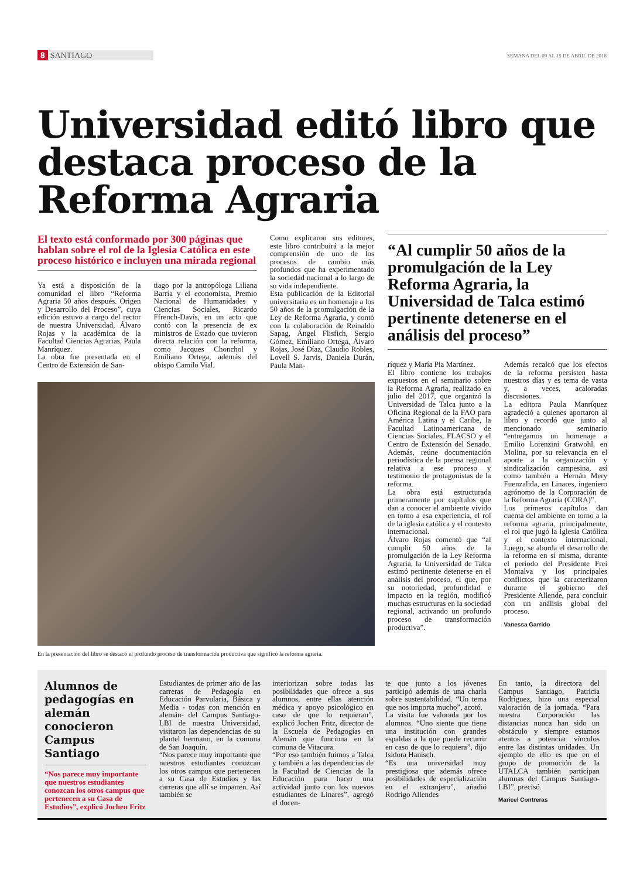8 SANTIAGO
SEMANA DEL 09 AL 15 DE ABRIL DE 2018
Universidad editó libro que destaca proceso de la Reforma Agraria
El texto está conformado por 300 páginas que hablan sobre el rol de la Iglesia Católica en este proceso histórico e incluyen una mirada regional
Ya está a disposición de la comunidad el libro “Reforma Agraria 50 años después. Origen y Desarrollo del Proceso”, cuya edición estuvo a cargo del rector de nuestra Universidad, Álvaro Rojas y la académica de la Facultad Ciencias Agrarias, Paula Manríquez.
La obra fue presentada en el Centro de Extensión de San-
tiago por la antropóloga Liliana Barría y el economista, Premio Nacional de Humanidades y Ciencias Sociales, Ricardo Ffrench-Davis, en un acto que contó con la presencia de ex ministros de Estado que tuvieron directa relación con la reforma, como Jacques Chonchol y Emiliano Ortega, además del obispo Camilo Vial.
Como explicaron sus editores, este libro contribuirá a la mejor comprensión de uno de los procesos de cambio más profundos que ha experimentado la sociedad nacional a lo largo de su vida independiente.
Esta publicación de la Editorial universitaria es un homenaje a los 50 años de la promulgación de la Ley de Reforma Agraria, y contó con la colaboración de Reinaldo Sapag, Ángel Flisfich, Sergio Gómez, Emiliano Ortega, Álvaro Rojas, José Díaz, Claudio Robles, Lovell S. Jarvis, Daniela Durán, Paula Man-
En la presentación del libro se destacó el profundo proceso de transformación productiva que significó la reforma agraria.
“Al cumplir 50 años de la promulgación de la Ley Reforma Agraria, la Universidad de Talca estimó pertinente detenerse en el análisis del proceso”
ríquez y María Pia Martínez.
El libro contiene los trabajos expuestos en el seminario sobre la Reforma Agraria, realizado en julio del 2017, que organizó la Universidad de Talca junto a la Oficina Regional de la FAO para América Latina y el Caribe, la Facultad Latinoamericana de Ciencias Sociales, FLACSO y el Centro de Extensión del Senado. Además, reúne documentación periodística de la prensa regional relativa a ese proceso y testimonio de protagonistas de la reforma.
La obra está estructurada primeramente por capítulos que dan a conocer el ambiente vivido en torno a esa experiencia, el rol de la iglesia católica y el contexto internacional.
Álvaro Rojas comentó que “al cumplir 50 años de la promulgación de la Ley Reforma Agraria, la Universidad de Talca estimó pertinente detenerse en el análisis del proceso, el que, por su notoriedad, profundidad e impacto en la región, modificó muchas estructuras en la sociedad regional, activando un profundo proceso de transformación productiva”.
Además recalcó que los efectos de la reforma persisten hasta nuestros días y es tema de vasta y, a veces, acaloradas discusiones.
La editora Paula Manríquez agradeció a quienes aportaron al libro y recordó que junto al mencionado seminario “entregamos un homenaje a Emilio Lorenzini Gratwohl, en Molina, por su relevancia en el aporte a la organización y sindicalización campesina, así como también a Hernán Mery Fuenzalida, en Linares, ingeniero agrónomo de la Corporación de la Reforma Agraria (CORA)”.
Los primeros capítulos dan cuenta del ambiente en torno a la reforma agraria, principalmente, el rol que jugó la Iglesia Católica y el contexto internacional. Luego, se aborda el desarrollo de la reforma en sí misma, durante el periodo del Presidente Frei Montalva y los principales conflictos que la caracterizaron durante el gobierno del Presidente Allende, para concluir con un análisis global del proceso.
Vanessa Garrido
Alumnos de pedagogías en alemán conocieron Campus Santiago
“Nos parece muy importante que nuestros estudiantes conozcan los otros campus que pertenecen a su Casa de Estudios”, explicó Jochen Fritz
Estudiantes de primer año de las carreras de Pedagogía en Educación Parvularia, Básica y Media - todas con mención en alemán- del Campus Santiago-LBI de nuestra Universidad, visitaron las dependencias de su plantel hermano, en la comuna de San Joaquín.
“Nos parece muy importante que nuestros estudiantes conozcan los otros campus que pertenecen a su Casa de Estudios y las carreras que allí se imparten. Así también se
interiorizan sobre todas las posibilidades que ofrece a sus alumnos, entre ellas atención médica y apoyo psicológico en caso de que lo requieran”, explicó Jochen Fritz, director de la Escuela de Pedagogías en Alemán que funciona en la comuna de Vitacura.
“Por eso también fuimos a Talca y también a las dependencias de la Facultad de Ciencias de la Educación para hacer una actividad junto con los nuevos estudiantes de Linares”, agregó el docen-
te que junto a los jóvenes participó además de una charla sobre sustentabilidad. “Un tema que nos importa mucho”, acotó.
La visita fue valorada por los alumnos. “Uno siente que tiene una institución con grandes espaldas a la que puede recurrir en caso de que lo requiera”, dijo Isidora Hanisch.
“Es una universidad muy prestigiosa que además ofrece posibilidades de especialización en el extranjero”, añadió Rodrigo Allendes
En tanto, la directora del Campus Santiago, Patricia Rodríguez, hizo una especial valoración de la jornada. “Para nuestra Corporación las distancias nunca han sido un obstáculo y siempre estamos atentos a potenciar vínculos entre las distintas unidades. Un ejemplo de ello es que en el grupo de promoción de la UTALCA también participan alumnas del Campus Santiago-LBI”, precisó.
Maricel Contreras